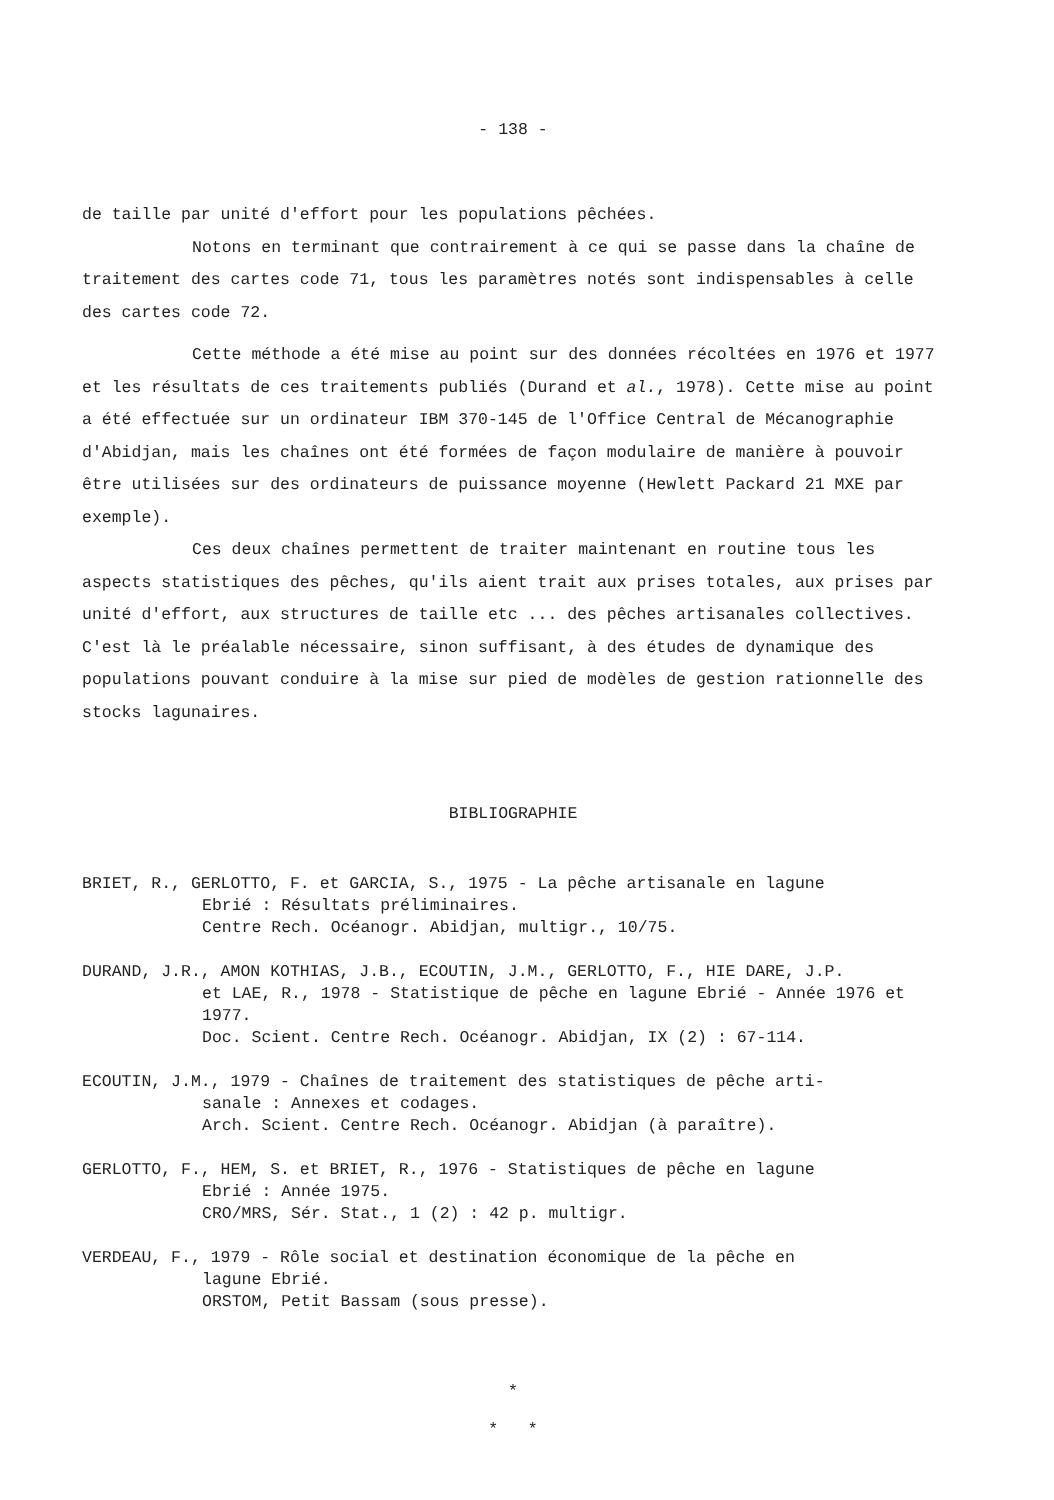- 138 -
de taille par unité d'effort pour les populations pêchées.
Notons en terminant que contrairement à ce qui se passe dans la chaîne de traitement des cartes code 71, tous les paramètres notés sont indispensables à celle des cartes code 72.
Cette méthode a été mise au point sur des données récoltées en 1976 et 1977 et les résultats de ces traitements publiés (Durand et al., 1978). Cette mise au point a été effectuée sur un ordinateur IBM 370-145 de l'Office Central de Mécanographie d'Abidjan, mais les chaînes ont été formées de façon modulaire de manière à pouvoir être utilisées sur des ordinateurs de puissance moyenne (Hewlett Packard 21 MXE par exemple).
Ces deux chaînes permettent de traiter maintenant en routine tous les aspects statistiques des pêches, qu'ils aient trait aux prises totales, aux prises par unité d'effort, aux structures de taille etc ... des pêches artisanales collectives. C'est là le préalable nécessaire, sinon suffisant, à des études de dynamique des populations pouvant conduire à la mise sur pied de modèles de gestion rationnelle des stocks lagunaires.
BIBLIOGRAPHIE
BRIET, R., GERLOTTO, F. et GARCIA, S., 1975 - La pêche artisanale en lagune
Ebrié : Résultats préliminaires.
Centre Rech. Océanogr. Abidjan, multigr., 10/75.
DURAND, J.R., AMON KOTHIAS, J.B., ECOUTIN, J.M., GERLOTTO, F., HIE DARE, J.P.
et LAE, R., 1978 - Statistique de pêche en lagune Ebrié - Année 1976 et 1977.
Doc. Scient. Centre Rech. Océanogr. Abidjan, IX (2) : 67-114.
ECOUTIN, J.M., 1979 - Chaînes de traitement des statistiques de pêche arti-
sanale : Annexes et codages.
Arch. Scient. Centre Rech. Océanogr. Abidjan (à paraître).
GERLOTTO, F., HEM, S. et BRIET, R., 1976 - Statistiques de pêche en lagune
Ebrié : Année 1975.
CRO/MRS, Sér. Stat., 1 (2) : 42 p. multigr.
VERDEAU, F., 1979 - Rôle social et destination économique de la pêche en
lagune Ebrié.
ORSTOM, Petit Bassam (sous presse).
*
* *